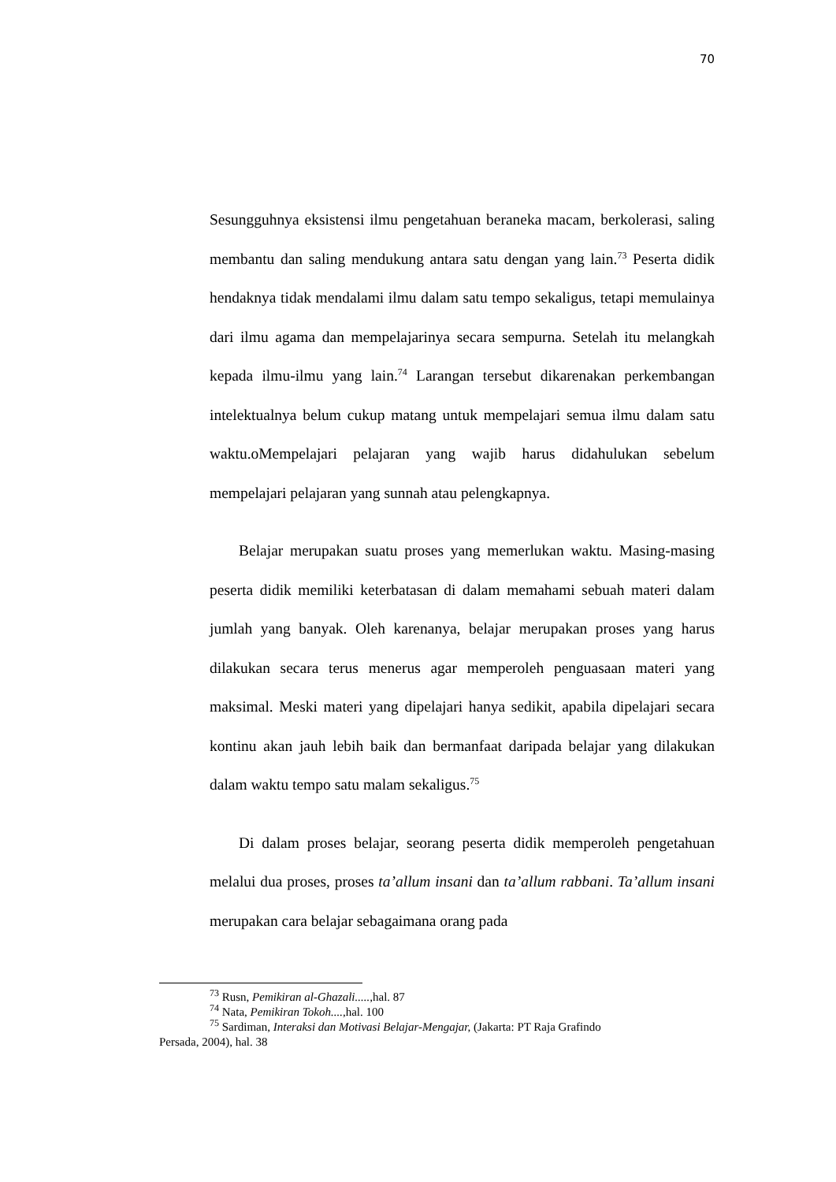70
Sesungguhnya eksistensi ilmu pengetahuan beraneka macam, berkolerasi, saling membantu dan saling mendukung antara satu dengan yang lain.<sup>73</sup> Peserta didik hendaknya tidak mendalami ilmu dalam satu tempo sekaligus, tetapi memulainya dari ilmu agama dan mempelajarinya secara sempurna. Setelah itu melangkah kepada ilmu-ilmu yang lain.<sup>74</sup> Larangan tersebut dikarenakan perkembangan intelektualnya belum cukup matang untuk mempelajari semua ilmu dalam satu waktu.oMempelajari pelajaran yang wajib harus didahulukan sebelum mempelajari pelajaran yang sunnah atau pelengkapnya.
Belajar merupakan suatu proses yang memerlukan waktu. Masing-masing peserta didik memiliki keterbatasan di dalam memahami sebuah materi dalam jumlah yang banyak. Oleh karenanya, belajar merupakan proses yang harus dilakukan secara terus menerus agar memperoleh penguasaan materi yang maksimal. Meski materi yang dipelajari hanya sedikit, apabila dipelajari secara kontinu akan jauh lebih baik dan bermanfaat daripada belajar yang dilakukan dalam waktu tempo satu malam sekaligus.<sup>75</sup>
Di dalam proses belajar, seorang peserta didik memperoleh pengetahuan melalui dua proses, proses ta’allum insani dan ta’allum rabbani. Ta’allum insani merupakan cara belajar sebagaimana orang pada
<sup>73</sup> Rusn, Pemikiran al-Ghazali....., hal. 87
<sup>74</sup> Nata, Pemikiran Tokoh...., hal. 100
<sup>75</sup> Sardiman, Interaksi dan Motivasi Belajar-Mengajar, (Jakarta: PT Raja Grafindo
Persada, 2004), hal. 38